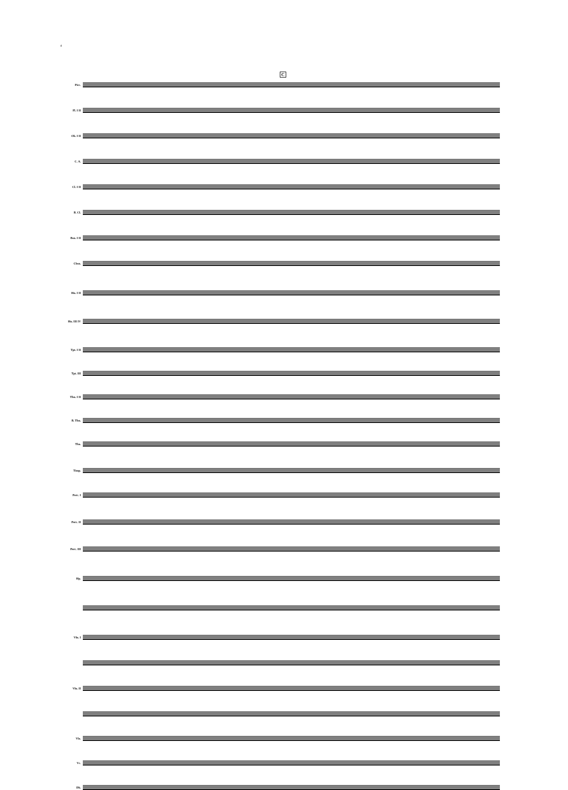4
C
Picc.
Fl. I II
Ob. I II
C. A.
Cl. I II
B. Cl.
Bsn. I II
Cbsn.
Hn. I II
Hn. III IV
Tpt. I II
Tpt. III
Tbn. I II
B. Tbn.
Tba.
Timp.
Perc. I
Perc. II
Perc. III
Hp.
Vln. I
Vln. II
Vla.
Vc.
Db.